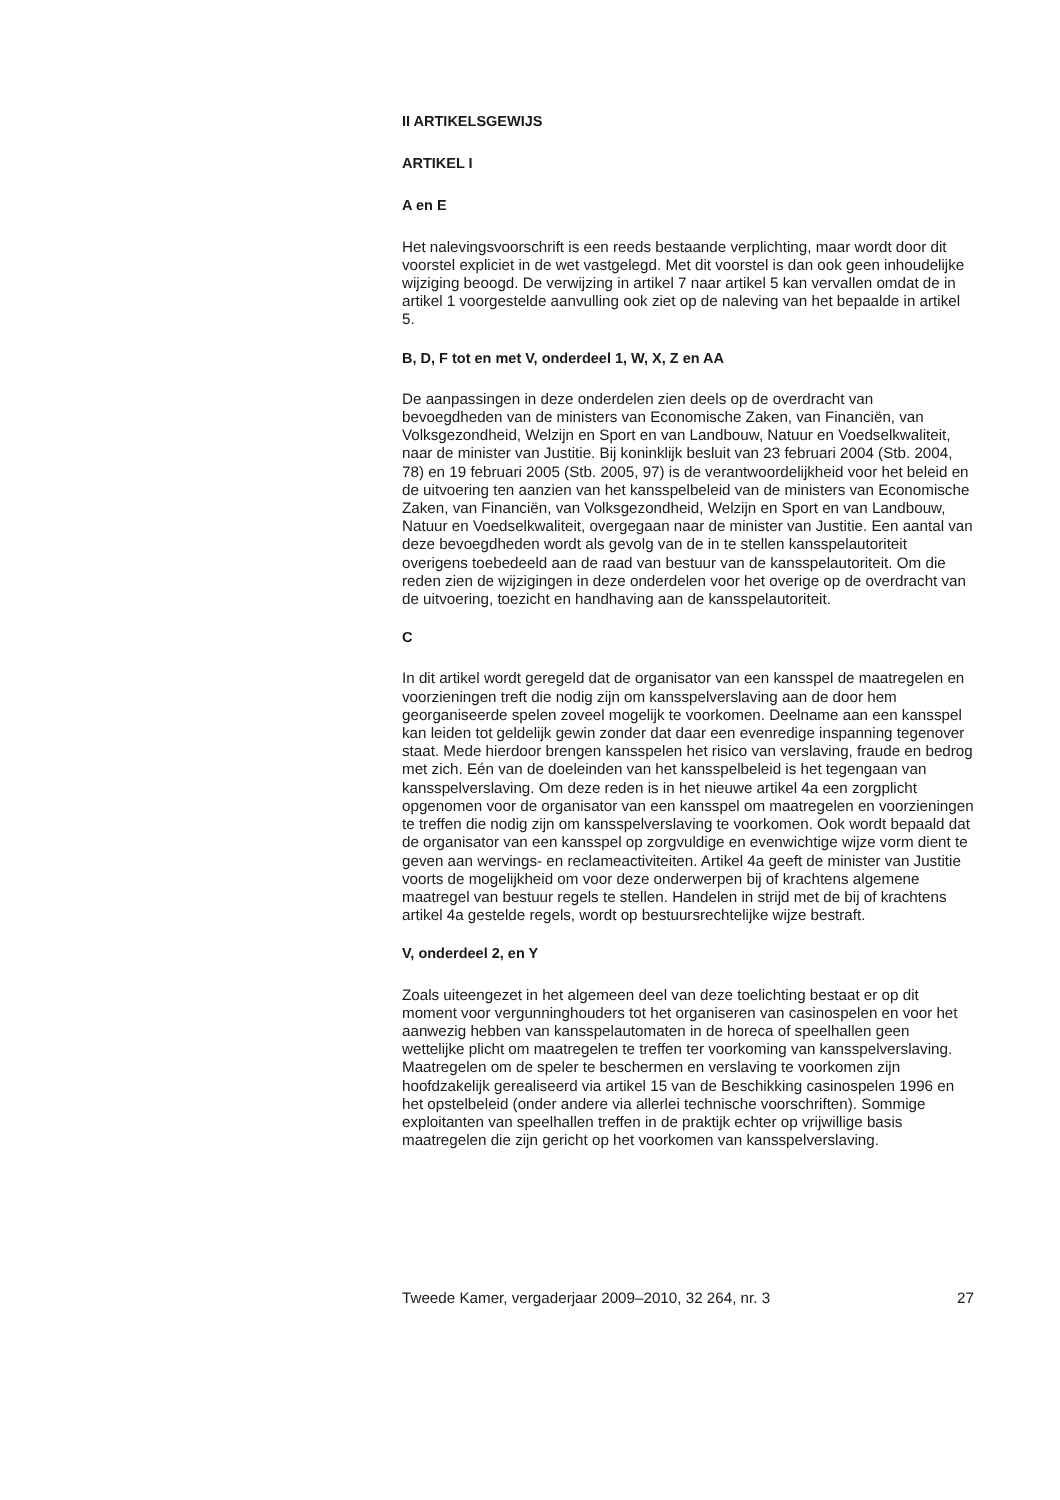II ARTIKELSGEWIJS
ARTIKEL I
A en E
Het nalevingsvoorschrift is een reeds bestaande verplichting, maar wordt door dit voorstel expliciet in de wet vastgelegd. Met dit voorstel is dan ook geen inhoudelijke wijziging beoogd. De verwijzing in artikel 7 naar artikel 5 kan vervallen omdat de in artikel 1 voorgestelde aanvulling ook ziet op de naleving van het bepaalde in artikel 5.
B, D, F tot en met V, onderdeel 1, W, X, Z en AA
De aanpassingen in deze onderdelen zien deels op de overdracht van bevoegdheden van de ministers van Economische Zaken, van Financiën, van Volksgezondheid, Welzijn en Sport en van Landbouw, Natuur en Voedselkwaliteit, naar de minister van Justitie. Bij koninklijk besluit van 23 februari 2004 (Stb. 2004, 78) en 19 februari 2005 (Stb. 2005, 97) is de verantwoordelijkheid voor het beleid en de uitvoering ten aanzien van het kansspelbeleid van de ministers van Economische Zaken, van Financiën, van Volksgezondheid, Welzijn en Sport en van Landbouw, Natuur en Voedselkwaliteit, overgegaan naar de minister van Justitie. Een aantal van deze bevoegdheden wordt als gevolg van de in te stellen kansspelautoriteit overigens toebedeeld aan de raad van bestuur van de kansspelautoriteit. Om die reden zien de wijzigingen in deze onderdelen voor het overige op de overdracht van de uitvoering, toezicht en handhaving aan de kansspelautoriteit.
C
In dit artikel wordt geregeld dat de organisator van een kansspel de maatregelen en voorzieningen treft die nodig zijn om kansspelverslaving aan de door hem georganiseerde spelen zoveel mogelijk te voorkomen. Deelname aan een kansspel kan leiden tot geldelijk gewin zonder dat daar een evenredige inspanning tegenover staat. Mede hierdoor brengen kansspelen het risico van verslaving, fraude en bedrog met zich. Eén van de doeleinden van het kansspelbeleid is het tegengaan van kansspelverslaving. Om deze reden is in het nieuwe artikel 4a een zorgplicht opgenomen voor de organisator van een kansspel om maatregelen en voorzieningen te treffen die nodig zijn om kansspelverslaving te voorkomen. Ook wordt bepaald dat de organisator van een kansspel op zorgvuldige en evenwichtige wijze vorm dient te geven aan wervings- en reclameactiviteiten. Artikel 4a geeft de minister van Justitie voorts de mogelijkheid om voor deze onderwerpen bij of krachtens algemene maatregel van bestuur regels te stellen. Handelen in strijd met de bij of krachtens artikel 4a gestelde regels, wordt op bestuursrechtelijke wijze bestraft.
V, onderdeel 2, en Y
Zoals uiteengezet in het algemeen deel van deze toelichting bestaat er op dit moment voor vergunninghouders tot het organiseren van casinospelen en voor het aanwezig hebben van kansspelautomaten in de horeca of speelhallen geen wettelijke plicht om maatregelen te treffen ter voorkoming van kansspelverslaving. Maatregelen om de speler te beschermen en verslaving te voorkomen zijn hoofdzakelijk gerealiseerd via artikel 15 van de Beschikking casinospelen 1996 en het opstelbeleid (onder andere via allerlei technische voorschriften). Sommige exploitanten van speelhallen treffen in de praktijk echter op vrijwillige basis maatregelen die zijn gericht op het voorkomen van kansspelverslaving.
Tweede Kamer, vergaderjaar 2009–2010, 32 264, nr. 3 27